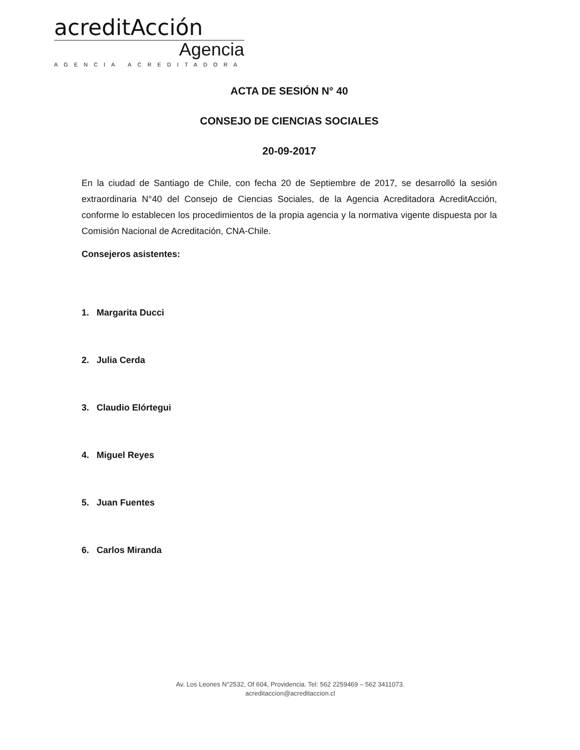acreditAcción
Agencia
AGENCIA ACREDITADORA
ACTA DE SESIÓN N° 40
CONSEJO DE CIENCIAS SOCIALES
20-09-2017
En la ciudad de Santiago de Chile, con fecha 20 de Septiembre de 2017, se desarrolló la sesión extraordinaria N°40 del Consejo de Ciencias Sociales, de la Agencia Acreditadora AcreditAcción, conforme lo establecen los procedimientos de la propia agencia y la normativa vigente dispuesta por la Comisión Nacional de Acreditación, CNA-Chile.
Consejeros asistentes:
1. Margarita Ducci
2. Julia Cerda
3. Claudio Elórtegui
4. Miguel Reyes
5. Juan Fuentes
6. Carlos Miranda
Av. Los Leones N°2532, Of 604, Providencia. Tel: 562 2259469 – 562 3411073.
acreditaccion@acreditaccion.cl